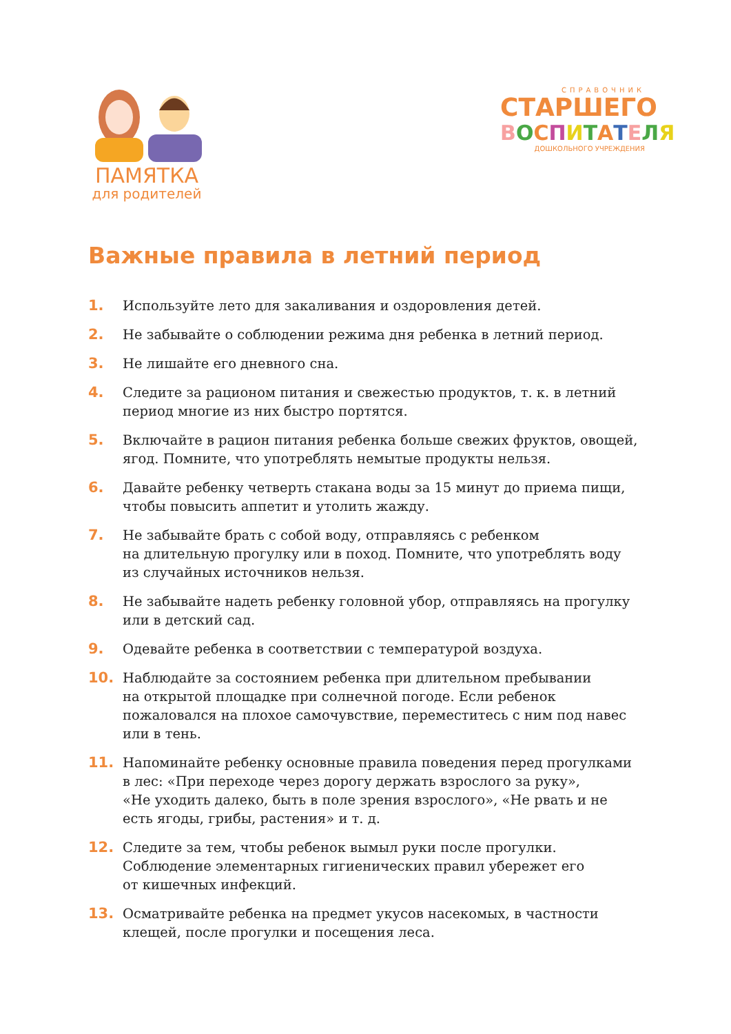ПАМЯТКА
для родителей
СПРАВОЧНИК
СТАРШЕГО
ВОСПИТАТЕЛЯ
ДОШКОЛЬНОГО УЧРЕЖДЕНИЯ
Важные правила в летний период
1. Используйте лето для закаливания и оздоровления детей.
2. Не забывайте о соблюдении режима дня ребенка в летний период.
3. Не лишайте его дневного сна.
4. Следите за рационом питания и свежестью продуктов, т. к. в летний период многие из них быстро портятся.
5. Включайте в рацион питания ребенка больше свежих фруктов, овощей, ягод. Помните, что употреблять немытые продукты нельзя.
6. Давайте ребенку четверть стакана воды за 15 минут до приема пищи, чтобы повысить аппетит и утолить жажду.
7. Не забывайте брать с собой воду, отправляясь с ребенком
на длительную прогулку или в поход. Помните, что употреблять воду из случайных источников нельзя.
8. Не забывайте надеть ребенку головной убор, отправляясь на прогулку или в детский сад.
9. Одевайте ребенка в соответствии с температурой воздуха.
10. Наблюдайте за состоянием ребенка при длительном пребывании
на открытой площадке при солнечной погоде. Если ребенок пожаловался на плохое самочувствие, переместитесь с ним под навес или в тень.
11. Напоминайте ребенку основные правила поведения перед прогулками в лес: «При переходе через дорогу держать взрослого за руку»,
«Не уходить далеко, быть в поле зрения взрослого», «Не рвать и не есть ягоды, грибы, растения» и т. д.
12. Следите за тем, чтобы ребенок вымыл руки после прогулки.
Соблюдение элементарных гигиенических правил убережет его
от кишечных инфекций.
13. Осматривайте ребенка на предмет укусов насекомых, в частности клещей, после прогулки и посещения леса.